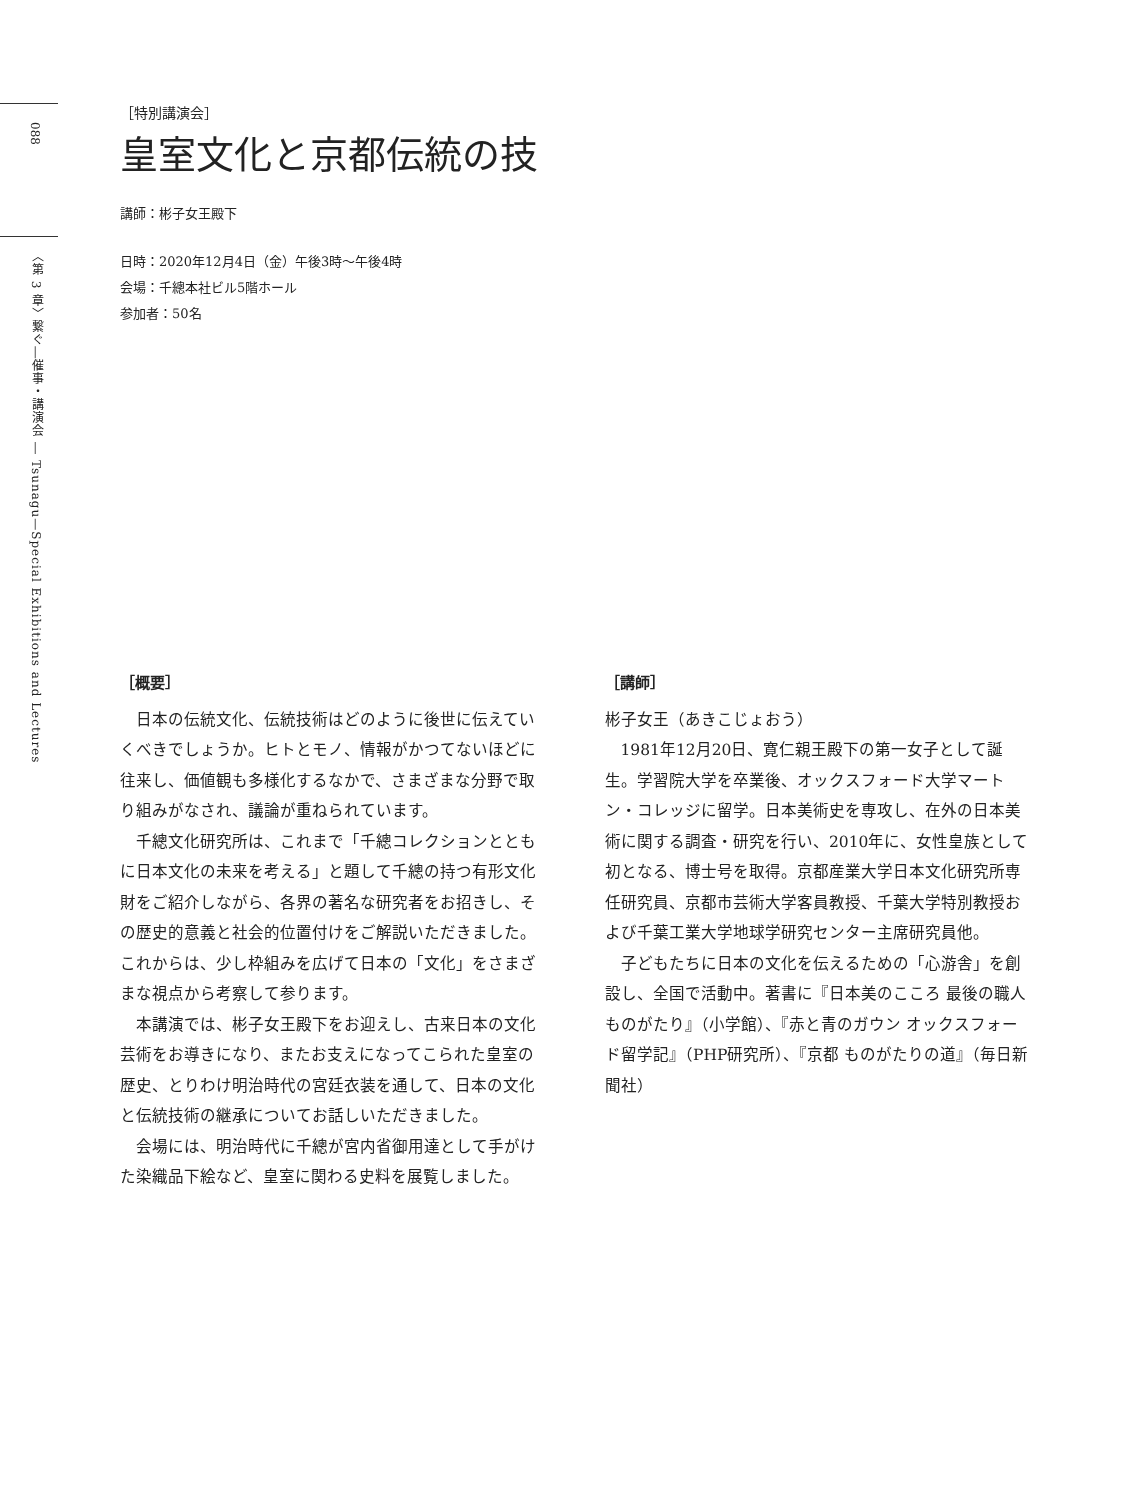088
〈第 3 章〉繋ぐ―催事・講演会 ― Tsunagu—Special Exhibitions and Lectures
［特別講演会］
皇室文化と京都伝統の技
講師：彬子女王殿下
日時：2020年12月4日（金）午後3時～午後4時
会場：千總本社ビル5階ホール
参加者：50名
［概要］
日本の伝統文化、伝統技術はどのように後世に伝えていくべきでしょうか。ヒトとモノ、情報がかつてないほどに往来し、価値観も多様化するなかで、さまざまな分野で取り組みがなされ、議論が重ねられています。
千總文化研究所は、これまで「千總コレクションとともに日本文化の未来を考える」と題して千總の持つ有形文化財をご紹介しながら、各界の著名な研究者をお招きし、その歴史的意義と社会的位置付けをご解説いただきました。これからは、少し枠組みを広げて日本の「文化」をさまざまな視点から考察して参ります。
本講演では、彬子女王殿下をお迎えし、古来日本の文化芸術をお導きになり、またお支えになってこられた皇室の歴史、とりわけ明治時代の宮廷衣装を通して、日本の文化と伝統技術の継承についてお話しいただきました。
会場には、明治時代に千總が宮内省御用達として手がけた染織品下絵など、皇室に関わる史料を展覧しました。
［講師］
彬子女王（あきこじょおう）
1981年12月20日、寛仁親王殿下の第一女子として誕生。学習院大学を卒業後、オックスフォード大学マートン・コレッジに留学。日本美術史を専攻し、在外の日本美術に関する調査・研究を行い、2010年に、女性皇族として初となる、博士号を取得。京都産業大学日本文化研究所専任研究員、京都市芸術大学客員教授、千葉大学特別教授および千葉工業大学地球学研究センター主席研究員他。
子どもたちに日本の文化を伝えるための「心游舎」を創設し、全国で活動中。著書に『日本美のこころ 最後の職人ものがたり』（小学館）、『赤と青のガウン オックスフォード留学記』（PHP研究所）、『京都 ものがたりの道』（毎日新聞社）